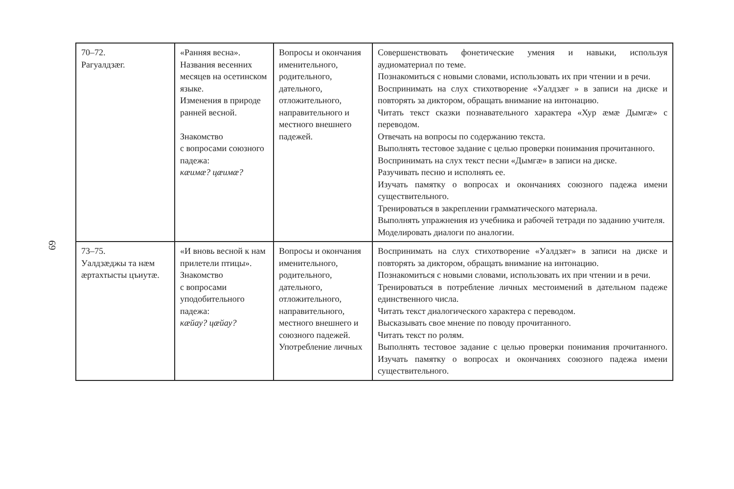69
| 70–72. Рагуалдзæг. | «Ранняя весна». Названия весенних месяцев на осетинском языке. Изменения в природе ранней весной. Знакомство с вопросами союзного падежа: кæимæ? цæимæ? | Вопросы и окончания именительного, родительного, дательного, отложительного, направительного и местного внешнего падежей. | Совершенствовать фонетические умения и навыки, используя аудиоматериал по теме. Познакомиться с новыми словами, использовать их при чтении и в речи. Воспринимать на слух стихотворение «Уалдзæг » в записи на диске и повторять за диктором, обращать внимание на интонацию. Читать текст сказки познавательного характера «Хур æмæ Дымгæ» с переводом. Отвечать на вопросы по содержанию текста. Выполнять тестовое задание с целью проверки понимания прочитанного. Воспринимать на слух текст песни «Дымгæ» в записи на диске. Разучивать песню и исполнять ее. Изучать памятку о вопросах и окончаниях союзного падежа имени существительного. Тренироваться в закреплении грамматического материала. Выполнять упражнения из учебника и рабочей тетради по заданию учителя. Моделировать диалоги по аналогии. |
| 73–75. Уалдзæджы та нæм æртахтысты цъиутæ. | «И вновь весной к нам прилетели птицы». Знакомство с вопросами уподобительного падежа: кæйау? цæйау? | Вопросы и окончания именительного, родительного, дательного, отложительного, направительного, местного внешнего и союзного падежей. Употребление личных | Воспринимать на слух стихотворение «Уалдзæг» в записи на диске и повторять за диктором, обращать внимание на интонацию. Познакомиться с новыми словами, использовать их при чтении и в речи. Тренироваться в потребление личных местоимений в дательном падеже единственного числа. Читать текст диалогического характера с переводом. Высказывать свое мнение по поводу прочитанного. Читать текст по ролям. Выполнять тестовое задание с целью проверки понимания прочитанного. Изучать памятку о вопросах и окончаниях союзного падежа имени существительного. |